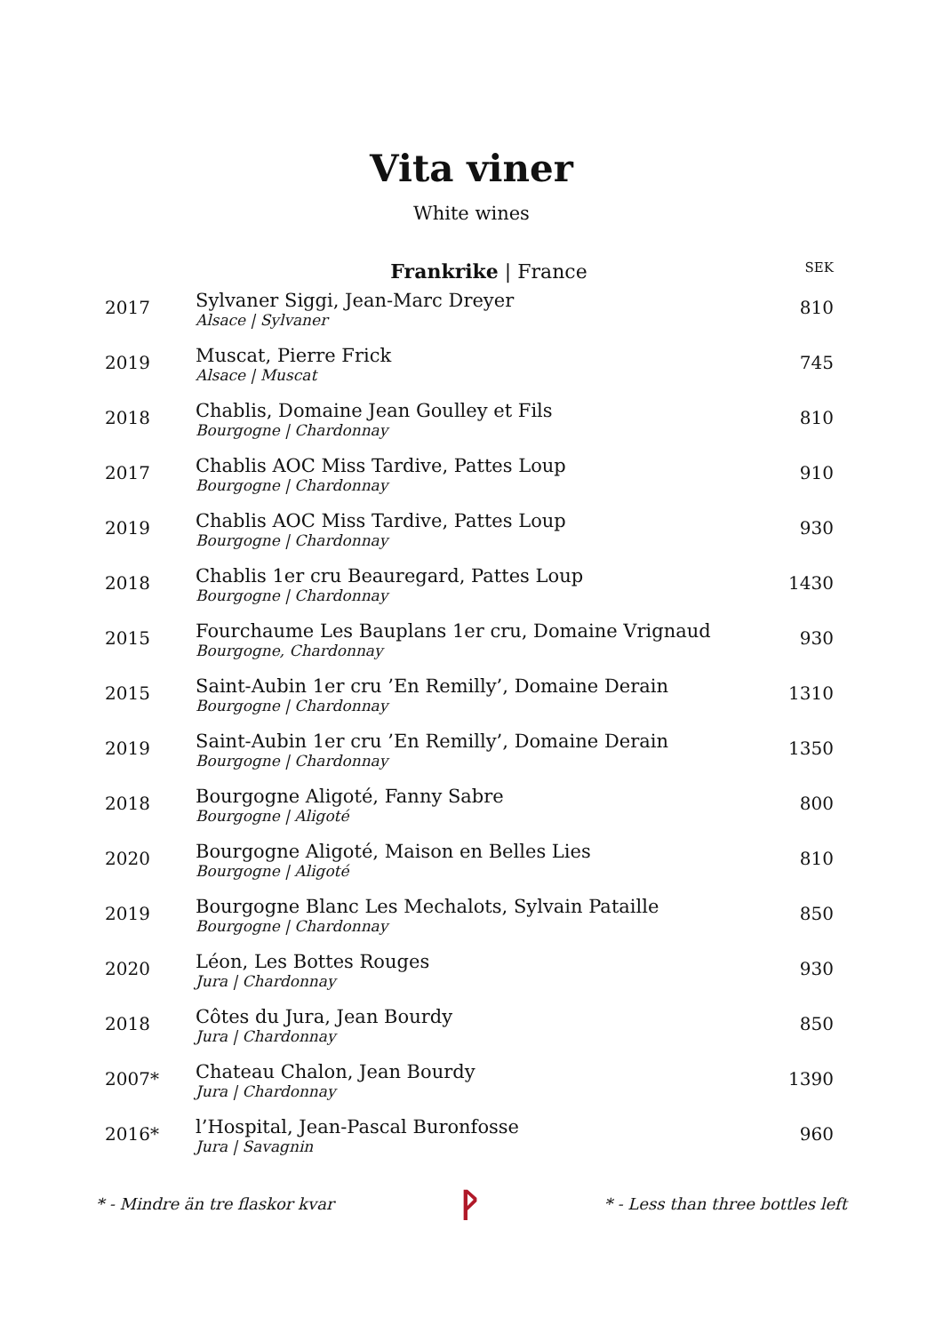Vita viner
White wines
| | Frankrike / France | SEK |
| --- | --- | --- |
| 2017 | Sylvaner Siggi, Jean-Marc Dreyer Alsace / Sylvaner | 810 |
| 2019 | Muscat, Pierre Frick Alsace / Muscat | 745 |
| 2018 | Chablis, Domaine Jean Goulley et Fils Bourgogne / Chardonnay | 810 |
| 2017 | Chablis AOC Miss Tardive, Pattes Loup Bourgogne / Chardonnay | 910 |
| 2019 | Chablis AOC Miss Tardive, Pattes Loup Bourgogne / Chardonnay | 930 |
| 2018 | Chablis 1er cru Beauregard, Pattes Loup Bourgogne / Chardonnay | 1430 |
| 2015 | Fourchaume Les Bauplans 1er cru, Domaine Vrignaud Bourgogne, Chardonnay | 930 |
| 2015 | Saint-Aubin 1er cru ’En Remilly’, Domaine Derain Bourgogne / Chardonnay | 1310 |
| 2019 | Saint-Aubin 1er cru ’En Remilly’, Domaine Derain Bourgogne / Chardonnay | 1350 |
| 2018 | Bourgogne Aligoté, Fanny Sabre Bourgogne / Aligoté | 800 |
| 2020 | Bourgogne Aligoté, Maison en Belles Lies Bourgogne / Aligoté | 810 |
| 2019 | Bourgogne Blanc Les Mechalots, Sylvain Pataille Bourgogne / Chardonnay | 850 |
| 2020 | Léon, Les Bottes Rouges Jura / Chardonnay | 930 |
| 2018 | Côtes du Jura, Jean Bourdy Jura / Chardonnay | 850 |
| 2007* | Chateau Chalon, Jean Bourdy Jura / Chardonnay | 1390 |
| 2016* | l’Hospital, Jean-Pascal Buronfosse Jura / Savagnin | 960 |
* - Mindre än tre flaskor kvar ᚹ * - Less than three bottles left